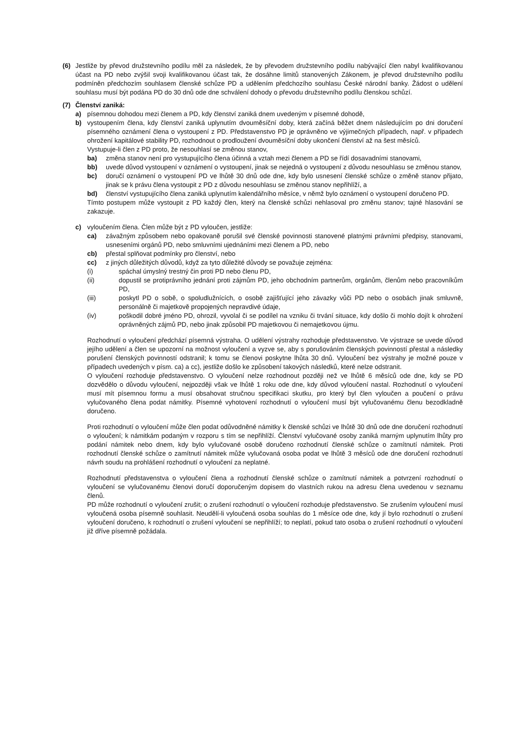(6) Jestliže by převod družstevního podílu měl za následek, že by převodem družstevního podílu nabývající člen nabyl kvalifikovanou účast na PD nebo zvýšil svoji kvalifikovanou účast tak, že dosáhne limitů stanovených Zákonem, je převod družstevního podílu podmíněn předchozím souhlasem členské schůze PD a udělením předchozího souhlasu České národní banky. Žádost o udělení souhlasu musí být podána PD do 30 dnů ode dne schválení dohody o převodu družstevního podílu členskou schůzí.
(7) Členství zaniká:
a) písemnou dohodou mezi členem a PD, kdy členství zaniká dnem uvedeným v písemné dohodě,
b) vystoupením člena, kdy členství zaniká uplynutím dvouměsíční doby, která začíná běžet dnem následujícím po dni doručení písemného oznámení člena o vystoupení z PD. Představenstvo PD je oprávněno ve výjimečných případech, např. v případech ohrožení kapitálové stability PD, rozhodnout o prodloužení dvouměsíční doby ukončení členství až na šest měsíců.
Vystupuje-li člen z PD proto, že nesouhlasí se změnou stanov,
ba) změna stanov není pro vystupujícího člena účinná a vztah mezi členem a PD se řídí dosavadními stanovami,
bb) uvede důvod vystoupení v oznámení o vystoupení, jinak se nejedná o vystoupení z důvodu nesouhlasu se změnou stanov,
bc) doručí oznámení o vystoupení PD ve lhůtě 30 dnů ode dne, kdy bylo usnesení členské schůze o změně stanov přijato, jinak se k právu člena vystoupit z PD z důvodu nesouhlasu se změnou stanov nepřihlíží, a
bd) členství vystupujícího člena zaniká uplynutím kalendářního měsíce, v němž bylo oznámení o vystoupení doručeno PD.
Tímto postupem může vystoupit z PD každý člen, který na členské schůzi nehlasoval pro změnu stanov; tajné hlasování se zakazuje.
c) vyloučením člena. Člen může být z PD vyloučen, jestliže:
ca) závažným způsobem nebo opakovaně porušil své členské povinnosti stanovené platnými právními předpisy, stanovami, usneseními orgánů PD, nebo smluvními ujednáními mezi členem a PD, nebo
cb) přestal splňovat podmínky pro členství, nebo
cc) z jiných důležitých důvodů, když za tyto důležité důvody se považuje zejména:
(i) spáchal úmyslný trestný čin proti PD nebo členu PD,
(ii) dopustil se protiprávního jednání proti zájmům PD, jeho obchodním partnerům, orgánům, členům nebo pracovníkům PD,
(iii) poskytl PD o sobě, o spoludlužnících, o osobě zajišťující jeho závazky vůči PD nebo o osobách jinak smluvně, personálně či majetkově propojených nepravdivé údaje,
(iv) poškodil dobré jméno PD, ohrozil, vyvolal či se podílel na vzniku či trvání situace, kdy došlo či mohlo dojít k ohrožení oprávněných zájmů PD, nebo jinak způsobil PD majetkovou či nemajetkovou újmu.
Rozhodnutí o vyloučení předchází písemná výstraha. O udělení výstrahy rozhoduje představenstvo. Ve výstraze se uvede důvod jejího udělení a člen se upozorní na možnost vyloučení a vyzve se, aby s porušováním členských povinností přestal a následky porušení členských povinností odstranil; k tomu se členovi poskytne lhůta 30 dnů. Vyloučení bez výstrahy je možné pouze v případech uvedených v písm. ca) a cc), jestliže došlo ke způsobení takových následků, které nelze odstranit.
O vyloučení rozhoduje představenstvo. O vyloučení nelze rozhodnout později než ve lhůtě 6 měsíců ode dne, kdy se PD dozvědělo o důvodu vyloučení, nejpozději však ve lhůtě 1 roku ode dne, kdy důvod vyloučení nastal. Rozhodnutí o vyloučení musí mít písemnou formu a musí obsahovat stručnou specifikaci skutku, pro který byl člen vyloučen a poučení o právu vylučovaného člena podat námitky. Písemné vyhotovení rozhodnutí o vyloučení musí být vylučovanému členu bezodkladně doručeno.
Proti rozhodnutí o vyloučení může člen podat odůvodněné námitky k členské schůzi ve lhůtě 30 dnů ode dne doručení rozhodnutí o vyloučení; k námitkám podaným v rozporu s tím se nepřihlíží. Členství vylučované osoby zaniká marným uplynutím lhůty pro podání námitek nebo dnem, kdy bylo vylučované osobě doručeno rozhodnutí členské schůze o zamítnutí námitek. Proti rozhodnutí členské schůze o zamítnutí námitek může vylučovaná osoba podat ve lhůtě 3 měsíců ode dne doručení rozhodnutí návrh soudu na prohlášení rozhodnutí o vyloučení za neplatné.
Rozhodnutí představenstva o vyloučení člena a rozhodnutí členské schůze o zamítnutí námitek a potvrzení rozhodnutí o vyloučení se vylučovanému členovi doručí doporučeným dopisem do vlastních rukou na adresu člena uvedenou v seznamu členů.
PD může rozhodnutí o vyloučení zrušit; o zrušení rozhodnutí o vyloučení rozhoduje představenstvo. Se zrušením vyloučení musí vyloučená osoba písemně souhlasit. Neudělí-li vyloučená osoba souhlas do 1 měsíce ode dne, kdy jí bylo rozhodnutí o zrušení vyloučení doručeno, k rozhodnutí o zrušení vyloučení se nepřihlíží; to neplatí, pokud tato osoba o zrušení rozhodnutí o vyloučení již dříve písemně požádala.